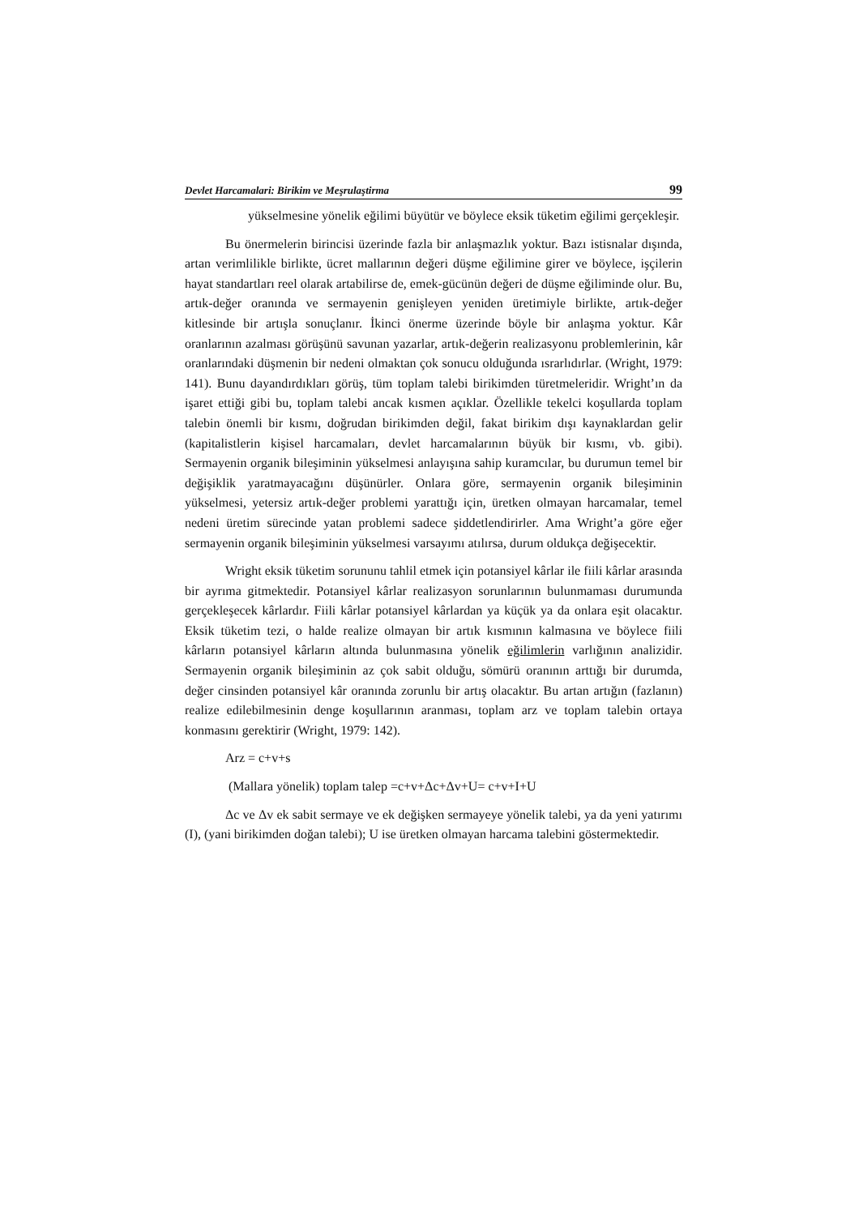Devlet Harcamalari: Birikim ve Meşrulaştirma 99
yükselmesine yönelik eğilimi büyütür ve böylece eksik tüketim eğilimi gerçekleşir.
Bu önermelerin birincisi üzerinde fazla bir anlaşmazlık yoktur. Bazı istisnalar dışında, artan verimlilikle birlikte, ücret mallarının değeri düşme eğilimine girer ve böylece, işçilerin hayat standartları reel olarak artabilirse de, emek-gücünün değeri de düşme eğiliminde olur. Bu, artık-değer oranında ve sermayenin genişleyen yeniden üretimiyle birlikte, artık-değer kitlesinde bir artışla sonuçlanır. İkinci önerme üzerinde böyle bir anlaşma yoktur. Kâr oranlarının azalması görüşünü savunan yazarlar, artık-değerin realizasyonu problemlerinin, kâr oranlarındaki düşmenin bir nedeni olmaktan çok sonucu olduğunda ısrarlıdırlar. (Wright, 1979: 141). Bunu dayandırdıkları görüş, tüm toplam talebi birikimden türetmeleridir. Wright’ın da işaret ettiği gibi bu, toplam talebi ancak kısmen açıklar. Özellikle tekelci koşullarda toplam talebin önemli bir kısmı, doğrudan birikimden değil, fakat birikim dışı kaynaklardan gelir (kapitalistlerin kişisel harcamaları, devlet harcamalarının büyük bir kısmı, vb. gibi). Sermayenin organik bileşiminin yükselmesi anlayışına sahip kuramcılar, bu durumun temel bir değişiklik yaratmayacağını düşünürler. Onlara göre, sermayenin organik bileşiminin yükselmesi, yetersiz artık-değer problemi yarattığı için, üretken olmayan harcamalar, temel nedeni üretim sürecinde yatan problemi sadece şiddetlendirirler. Ama Wright’a göre eğer sermayenin organik bileşiminin yükselmesi varsayımı atılırsa, durum oldukça değişecektir.
Wright eksik tüketim sorununu tahlil etmek için potansiyel kârlar ile fiili kârlar arasında bir ayrıma gitmektedir. Potansiyel kârlar realizasyon sorunlarının bulunmaması durumunda gerçekleşecek kârlardır. Fiili kârlar potansiyel kârlardan ya küçük ya da onlara eşit olacaktır. Eksik tüketim tezi, o halde realize olmayan bir artık kısmının kalmasına ve böylece fiili kârların potansiyel kârların altında bulunmasına yönelik eğilimlerin varlığının analizidir. Sermayenin organik bileşiminin az çok sabit olduğu, sömürü oranının arttığı bir durumda, değer cinsinden potansiyel kâr oranında zorunlu bir artış olacaktır. Bu artan artığın (fazlanın) realize edilebilmesinin denge koşullarının aranması, toplam arz ve toplam talebin ortaya konmasını gerektirir (Wright, 1979: 142).
Arz = c+v+s
(Mallara yönelik) toplam talep =c+v+Δc+Δv+U= c+v+I+U
Δc ve Δv ek sabit sermaye ve ek değişken sermayeye yönelik talebi, ya da yeni yatırımı (I), (yani birikimden doğan talebi); U ise üretken olmayan harcama talebini göstermektedir.